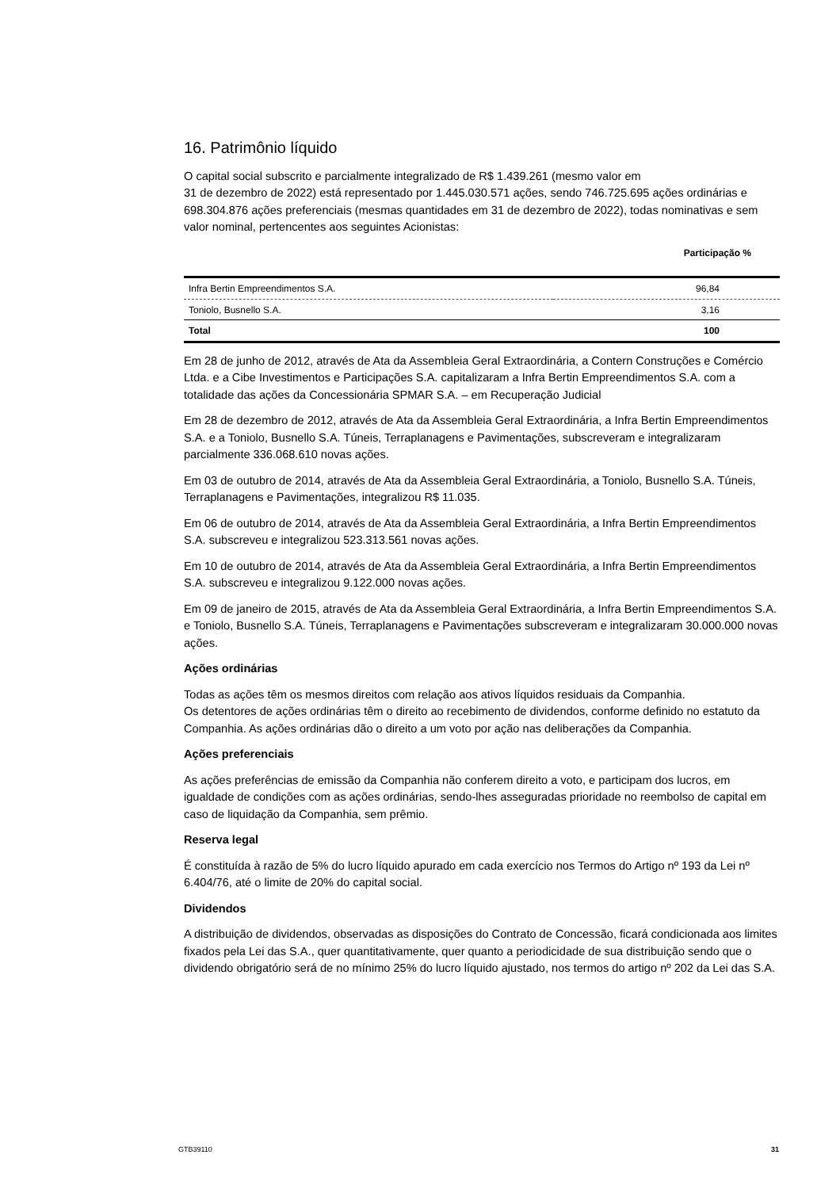16. Patrimônio líquido
O capital social subscrito e parcialmente integralizado de R$ 1.439.261 (mesmo valor em
31 de dezembro de 2022) está representado por 1.445.030.571 ações, sendo 746.725.695 ações ordinárias e 698.304.876 ações preferenciais (mesmas quantidades em 31 de dezembro de 2022), todas nominativas e sem valor nominal, pertencentes aos seguintes Acionistas:
| | Participação % |
| --- | --- |
| Infra Bertin Empreendimentos S.A. | 96,84 |
| Toniolo, Busnello S.A. | 3,16 |
| Total | 100 |
Em 28 de junho de 2012, através de Ata da Assembleia Geral Extraordinária, a Contern Construções e Comércio Ltda. e a Cibe Investimentos e Participações S.A. capitalizaram a Infra Bertin Empreendimentos S.A. com a totalidade das ações da Concessionária SPMAR S.A. – em Recuperação Judicial
Em 28 de dezembro de 2012, através de Ata da Assembleia Geral Extraordinária, a Infra Bertin Empreendimentos S.A. e a Toniolo, Busnello S.A. Túneis, Terraplanagens e Pavimentações, subscreveram e integralizaram parcialmente 336.068.610 novas ações.
Em 03 de outubro de 2014, através de Ata da Assembleia Geral Extraordinária, a Toniolo, Busnello S.A. Túneis, Terraplanagens e Pavimentações, integralizou R$ 11.035.
Em 06 de outubro de 2014, através de Ata da Assembleia Geral Extraordinária, a Infra Bertin Empreendimentos S.A. subscreveu e integralizou 523.313.561 novas ações.
Em 10 de outubro de 2014, através de Ata da Assembleia Geral Extraordinária, a Infra Bertin Empreendimentos S.A. subscreveu e integralizou 9.122.000 novas ações.
Em 09 de janeiro de 2015, através de Ata da Assembleia Geral Extraordinária, a Infra Bertin Empreendimentos S.A. e Toniolo, Busnello S.A. Túneis, Terraplanagens e Pavimentações subscreveram e integralizaram 30.000.000 novas ações.
Ações ordinárias
Todas as ações têm os mesmos direitos com relação aos ativos líquidos residuais da Companhia.
Os detentores de ações ordinárias têm o direito ao recebimento de dividendos, conforme definido no estatuto da Companhia. As ações ordinárias dão o direito a um voto por ação nas deliberações da Companhia.
Ações preferenciais
As ações preferências de emissão da Companhia não conferem direito a voto, e participam dos lucros, em igualdade de condições com as ações ordinárias, sendo-lhes asseguradas prioridade no reembolso de capital em caso de liquidação da Companhia, sem prêmio.
Reserva legal
É constituída à razão de 5% do lucro líquido apurado em cada exercício nos Termos do Artigo nº 193 da Lei nº 6.404/76, até o limite de 20% do capital social.
Dividendos
A distribuição de dividendos, observadas as disposições do Contrato de Concessão, ficará condicionada aos limites fixados pela Lei das S.A., quer quantitativamente, quer quanto a periodicidade de sua distribuição sendo que o dividendo obrigatório será de no mínimo 25% do lucro líquido ajustado, nos termos do artigo nº 202 da Lei das S.A.
GTB39110 31